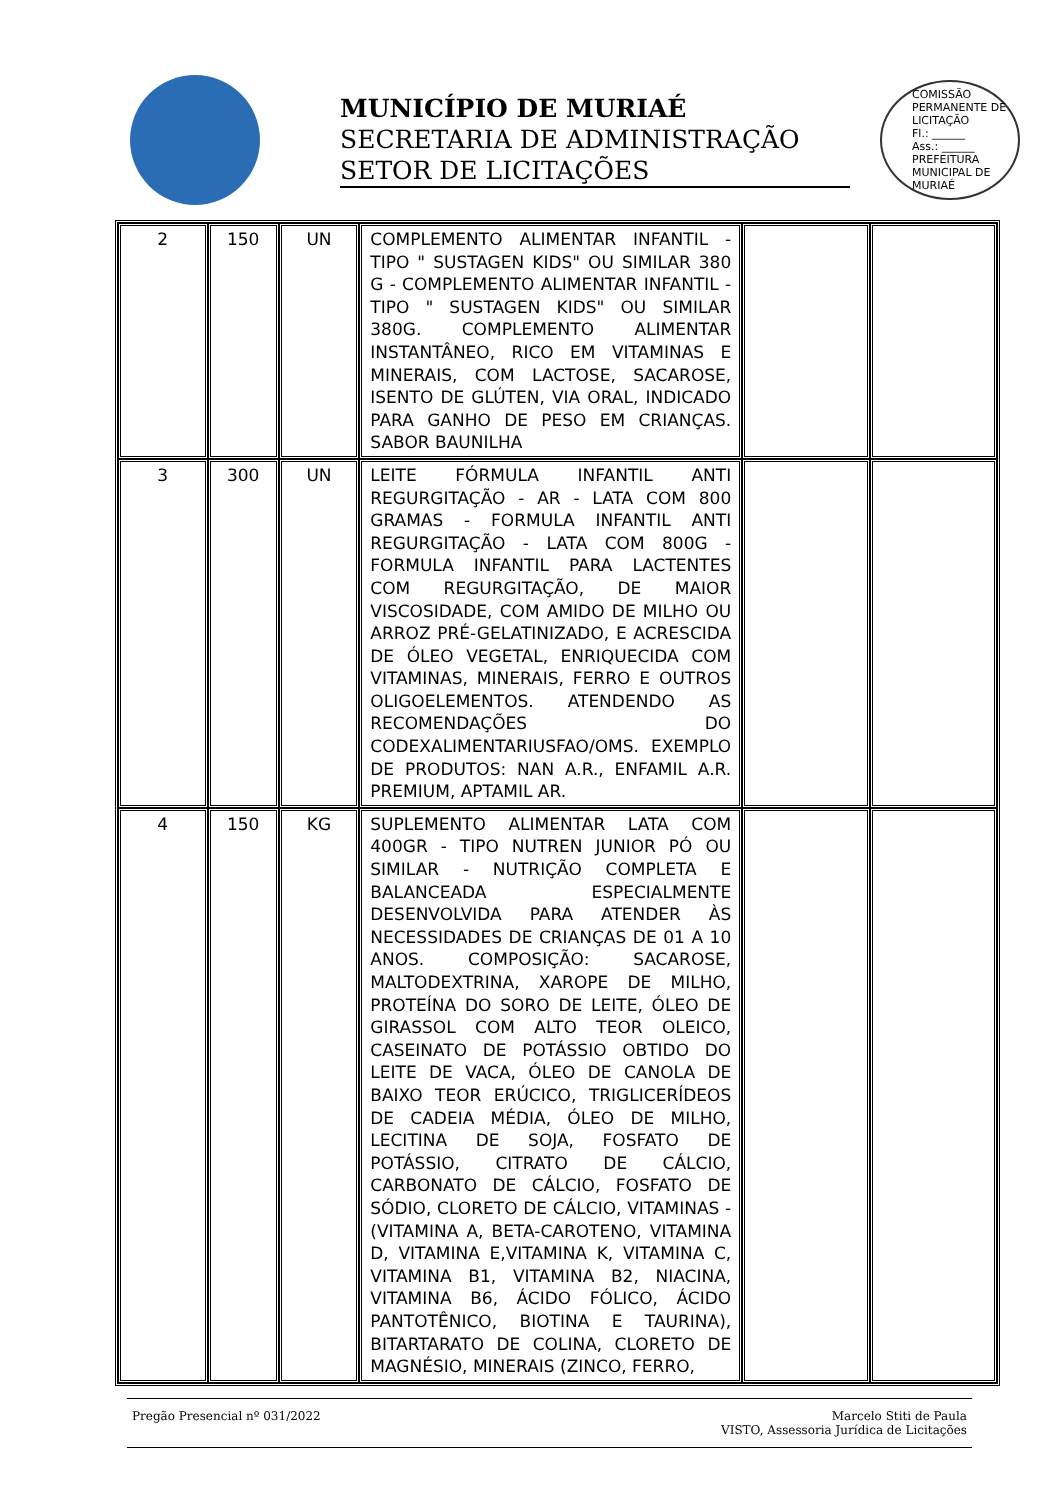MUNICÍPIO DE MURIAÉ
SECRETARIA DE ADMINISTRAÇÃO
SETOR DE LICITAÇÕES
COMISSÃO PERMANENTE DE LICITAÇÃO
Fl.: ______
Ass.: ______
PREFEITURA MUNICIPAL DE MURIAÉ
| 2 | 150 | UN | COMPLEMENTO ALIMENTAR INFANTIL - TIPO " SUSTAGEN KIDS" OU SIMILAR 380 G - COMPLEMENTO ALIMENTAR INFANTIL - TIPO " SUSTAGEN KIDS" OU SIMILAR 380G. COMPLEMENTO ALIMENTAR INSTANTÂNEO, RICO EM VITAMINAS E MINERAIS, COM LACTOSE, SACAROSE, ISENTO DE GLÚTEN, VIA ORAL, INDICADO PARA GANHO DE PESO EM CRIANÇAS. SABOR BAUNILHA | | |
| 3 | 300 | UN | LEITE FÓRMULA INFANTIL ANTI REGURGITAÇÃO - AR - LATA COM 800 GRAMAS - FORMULA INFANTIL ANTI REGURGITAÇÃO - LATA COM 800G - FORMULA INFANTIL PARA LACTENTES COM REGURGITAÇÃO, DE MAIOR VISCOSIDADE, COM AMIDO DE MILHO OU ARROZ PRÉ-GELATINIZADO, E ACRESCIDA DE ÓLEO VEGETAL, ENRIQUECIDA COM VITAMINAS, MINERAIS, FERRO E OUTROS OLIGOELEMENTOS. ATENDENDO AS RECOMENDAÇÕES DO CODEXALIMENTARIUSFAO/OMS. EXEMPLO DE PRODUTOS: NAN A.R., ENFAMIL A.R. PREMIUM, APTAMIL AR. | | |
| 4 | 150 | KG | SUPLEMENTO ALIMENTAR LATA COM 400GR - TIPO NUTREN JUNIOR PÓ OU SIMILAR - NUTRIÇÃO COMPLETA E BALANCEADA ESPECIALMENTE DESENVOLVIDA PARA ATENDER ÀS NECESSIDADES DE CRIANÇAS DE 01 A 10 ANOS. COMPOSIÇÃO: SACAROSE, MALTODEXTRINA, XAROPE DE MILHO, PROTEÍNA DO SORO DE LEITE, ÓLEO DE GIRASSOL COM ALTO TEOR OLEICO, CASEINATO DE POTÁSSIO OBTIDO DO LEITE DE VACA, ÓLEO DE CANOLA DE BAIXO TEOR ERÚCICO, TRIGLICERÍDEOS DE CADEIA MÉDIA, ÓLEO DE MILHO, LECITINA DE SOJA, FOSFATO DE POTÁSSIO, CITRATO DE CÁLCIO, CARBONATO DE CÁLCIO, FOSFATO DE SÓDIO, CLORETO DE CÁLCIO, VITAMINAS - (VITAMINA A, BETA-CAROTENO, VITAMINA D, VITAMINA E,VITAMINA K, VITAMINA C, VITAMINA B1, VITAMINA B2, NIACINA, VITAMINA B6, ÁCIDO FÓLICO, ÁCIDO PANTOTÊNICO, BIOTINA E TAURINA), BITARTARATO DE COLINA, CLORETO DE MAGNÉSIO, MINERAIS (ZINCO, FERRO, | | |
Pregão Presencial nº 031/2022 Marcelo Stiti de Paula
VISTO, Assessoria Jurídica de Licitações